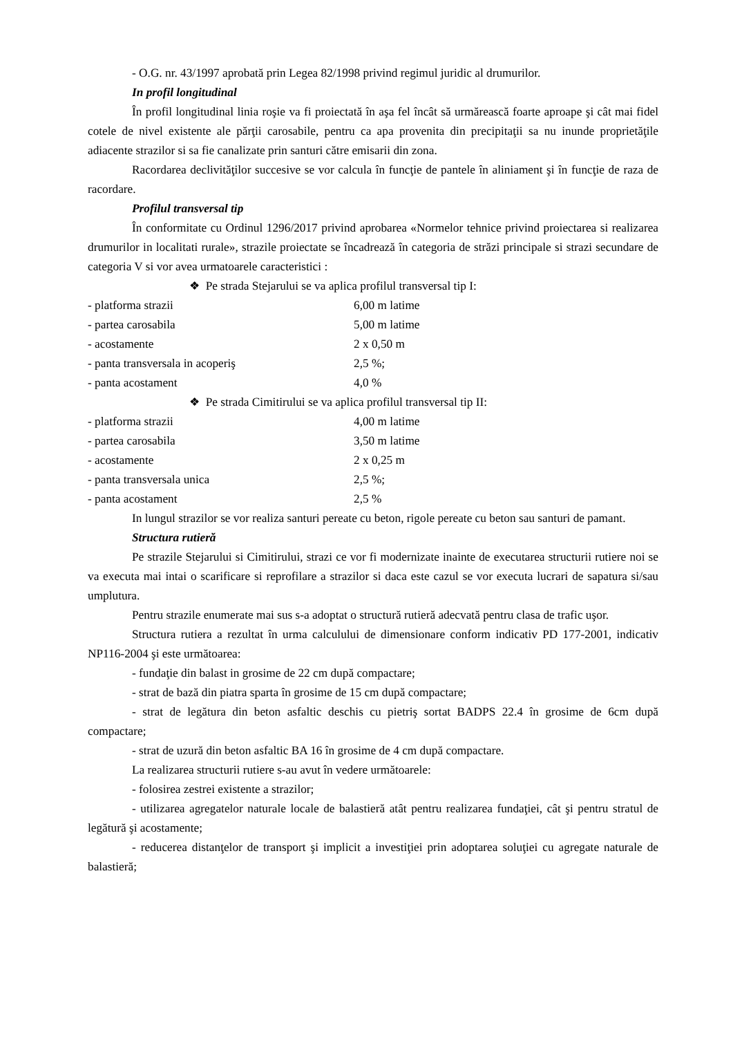- O.G. nr. 43/1997 aprobată prin Legea 82/1998 privind regimul juridic al drumurilor.
In profil longitudinal
În profil longitudinal linia roşie va fi proiectată în aşa fel încât să urmărească foarte aproape şi cât mai fidel cotele de nivel existente ale părţii carosabile, pentru ca apa provenita din precipitaţii sa nu inunde proprietăţile adiacente strazilor si sa fie canalizate prin santuri către emisarii din zona.
Racordarea declivităţilor succesive se vor calcula în funcţie de pantele în aliniament şi în funcţie de raza de racordare.
Profilul transversal tip
În conformitate cu Ordinul 1296/2017 privind aprobarea «Normelor tehnice privind proiectarea si realizarea drumurilor in localitati rurale», strazile proiectate se încadrează în categoria de străzi principale si strazi secundare de categoria V si vor avea urmatoarele caracteristici :
❖ Pe strada Stejarului se va aplica profilul transversal tip I:
| - platforma strazii | 6,00 m latime |
| - partea carosabila | 5,00 m latime |
| - acostamente | 2 x 0,50 m |
| - panta transversala in acoperiş | 2,5 %; |
| - panta acostament | 4,0 % |
❖ Pe strada Cimitirului se va aplica profilul transversal tip II:
| - platforma strazii | 4,00 m latime |
| - partea carosabila | 3,50 m latime |
| - acostamente | 2 x 0,25 m |
| - panta transversala unica | 2,5 %; |
| - panta acostament | 2,5 % |
In lungul strazilor se vor realiza santuri pereate cu beton, rigole pereate cu beton sau santuri de pamant.
Structura rutieră
Pe strazile Stejarului si Cimitirului, strazi ce vor fi modernizate inainte de executarea structurii rutiere noi se va executa mai intai o scarificare si reprofilare a strazilor si daca este cazul se vor executa lucrari de sapatura si/sau umplutura.
Pentru strazile enumerate mai sus s-a adoptat o structură rutieră adecvată pentru clasa de trafic uşor.
Structura rutiera a rezultat în urma calculului de dimensionare conform indicativ PD 177-2001, indicativ NP116-2004 şi este următoarea:
- fundaţie din balast in grosime de 22 cm după compactare;
- strat de bază din piatra sparta în grosime de 15 cm după compactare;
- strat de legătura din beton asfaltic deschis cu pietriş sortat BADPS 22.4 în grosime de 6cm după compactare;
- strat de uzură din beton asfaltic BA 16 în grosime de 4 cm după compactare.
La realizarea structurii rutiere s-au avut în vedere următoarele:
- folosirea zestrei existente a strazilor;
- utilizarea agregatelor naturale locale de balastieră atât pentru realizarea fundaţiei, cât şi pentru stratul de legătură şi acostamente;
- reducerea distanţelor de transport şi implicit a investiţiei prin adoptarea soluţiei cu agregate naturale de balastieră;